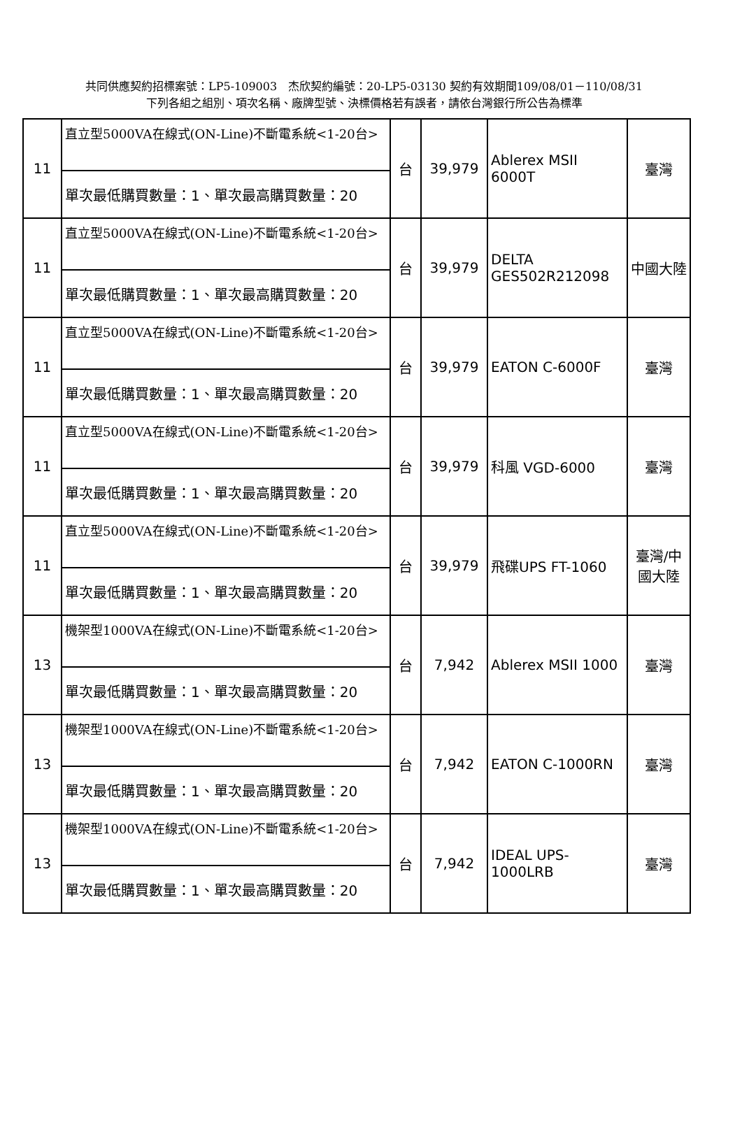共同供應契約招標案號：LP5-109003　杰欣契約編號：20-LP5-03130 契約有效期間109/08/01－110/08/31
下列各組之組別、項次名稱、廠牌型號、決標價格若有誤者，請依台灣銀行所公告為標準
| 11 | 直立型5000VA在線式(ON-Line)不斷電系統<1-20台> | 台 | 39,979 | Ablerex MSII 6000T | 臺灣 |
| | 單次最低購買數量：1、單次最高購買數量：20 | | | | |
| 11 | 直立型5000VA在線式(ON-Line)不斷電系統<1-20台> | 台 | 39,979 | DELTA GES502R212098 | 中國大陸 |
| | 單次最低購買數量：1、單次最高購買數量：20 | | | | |
| 11 | 直立型5000VA在線式(ON-Line)不斷電系統<1-20台> | 台 | 39,979 | EATON C-6000F | 臺灣 |
| | 單次最低購買數量：1、單次最高購買數量：20 | | | | |
| 11 | 直立型5000VA在線式(ON-Line)不斷電系統<1-20台> | 台 | 39,979 | 科風 VGD-6000 | 臺灣 |
| | 單次最低購買數量：1、單次最高購買數量：20 | | | | |
| 11 | 直立型5000VA在線式(ON-Line)不斷電系統<1-20台> | 台 | 39,979 | 飛碟UPS FT-1060 | 臺灣/中國大陸 |
| | 單次最低購買數量：1、單次最高購買數量：20 | | | | |
| 13 | 機架型1000VA在線式(ON-Line)不斷電系統<1-20台> | 台 | 7,942 | Ablerex MSII 1000 | 臺灣 |
| | 單次最低購買數量：1、單次最高購買數量：20 | | | | |
| 13 | 機架型1000VA在線式(ON-Line)不斷電系統<1-20台> | 台 | 7,942 | EATON C-1000RN | 臺灣 |
| | 單次最低購買數量：1、單次最高購買數量：20 | | | | |
| 13 | 機架型1000VA在線式(ON-Line)不斷電系統<1-20台> | 台 | 7,942 | IDEAL UPS-1000LRB | 臺灣 |
| | 單次最低購買數量：1、單次最高購買數量：20 | | | | |